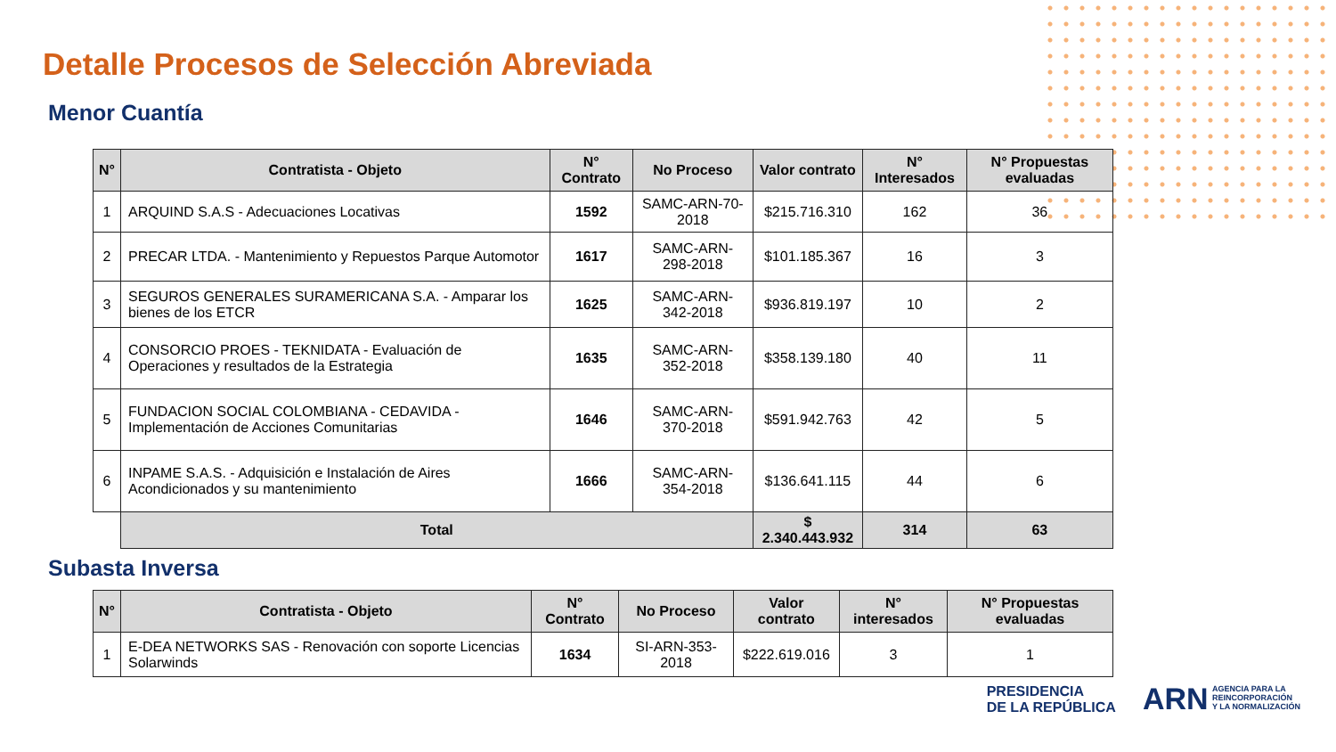Detalle Procesos de Selección Abreviada
Menor Cuantía
| N° | Contratista - Objeto | N° Contrato | No Proceso | Valor contrato | N° Interesados | N° Propuestas evaluadas |
| --- | --- | --- | --- | --- | --- | --- |
| 1 | ARQUIND S.A.S - Adecuaciones Locativas | 1592 | SAMC-ARN-70-2018 | $215.716.310 | 162 | 36 |
| 2 | PRECAR LTDA. - Mantenimiento y Repuestos Parque Automotor | 1617 | SAMC-ARN-298-2018 | $101.185.367 | 16 | 3 |
| 3 | SEGUROS GENERALES SURAMERICANA S.A. - Amparar los bienes de los ETCR | 1625 | SAMC-ARN-342-2018 | $936.819.197 | 10 | 2 |
| 4 | CONSORCIO PROES - TEKNIDATA - Evaluación de Operaciones y resultados de la Estrategia | 1635 | SAMC-ARN-352-2018 | $358.139.180 | 40 | 11 |
| 5 | FUNDACION SOCIAL COLOMBIANA - CEDAVIDA - Implementación de Acciones Comunitarias | 1646 | SAMC-ARN-370-2018 | $591.942.763 | 42 | 5 |
| 6 | INPAME S.A.S. - Adquisición e Instalación de Aires Acondicionados y su mantenimiento | 1666 | SAMC-ARN-354-2018 | $136.641.115 | 44 | 6 |
| | Total | | | $ 2.340.443.932 | 314 | 63 |
Subasta Inversa
| N° | Contratista - Objeto | N° Contrato | No Proceso | Valor contrato | N° interesados | N° Propuestas evaluadas |
| --- | --- | --- | --- | --- | --- | --- |
| 1 | E-DEA NETWORKS SAS - Renovación con soporte Licencias Solarwinds | 1634 | SI-ARN-353-2018 | $222.619.016 | 3 | 1 |
PRESIDENCIA
DE LA REPÚBLICA
ARN AGENCIA PARA LA
REINCORPORACIÓN
Y LA NORMALIZACIÓN